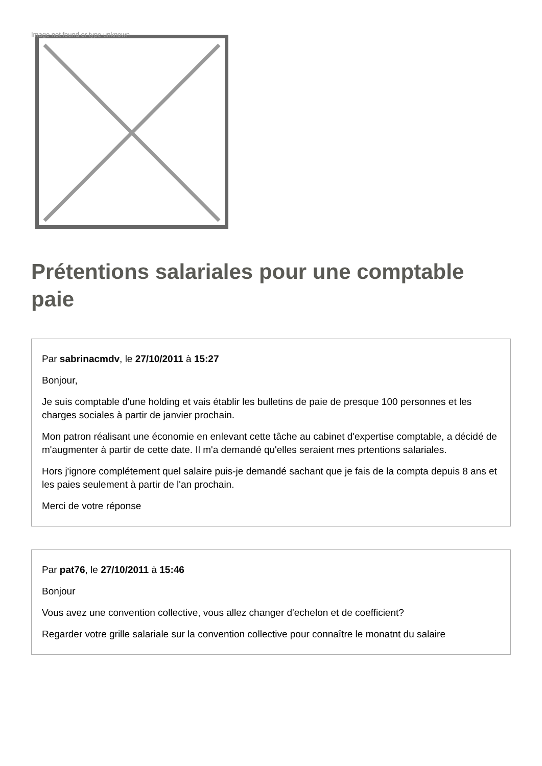Image not found or type unknown
Prétentions salariales pour une comptable paie
Par sabrinacmdv, le 27/10/2011 à 15:27
Bonjour,
Je suis comptable d'une holding et vais établir les bulletins de paie de presque 100 personnes et les charges sociales à partir de janvier prochain.
Mon patron réalisant une économie en enlevant cette tâche au cabinet d'expertise comptable, a décidé de m'augmenter à partir de cette date. Il m'a demandé qu'elles seraient mes prtentions salariales.
Hors j'ignore complétement quel salaire puis-je demandé sachant que je fais de la compta depuis 8 ans et les paies seulement à partir de l'an prochain.
Merci de votre réponse
Par pat76, le 27/10/2011 à 15:46
Bonjour
Vous avez une convention collective, vous allez changer d'echelon et de coefficient?
Regarder votre grille salariale sur la convention collective pour connaître le monatnt du salaire